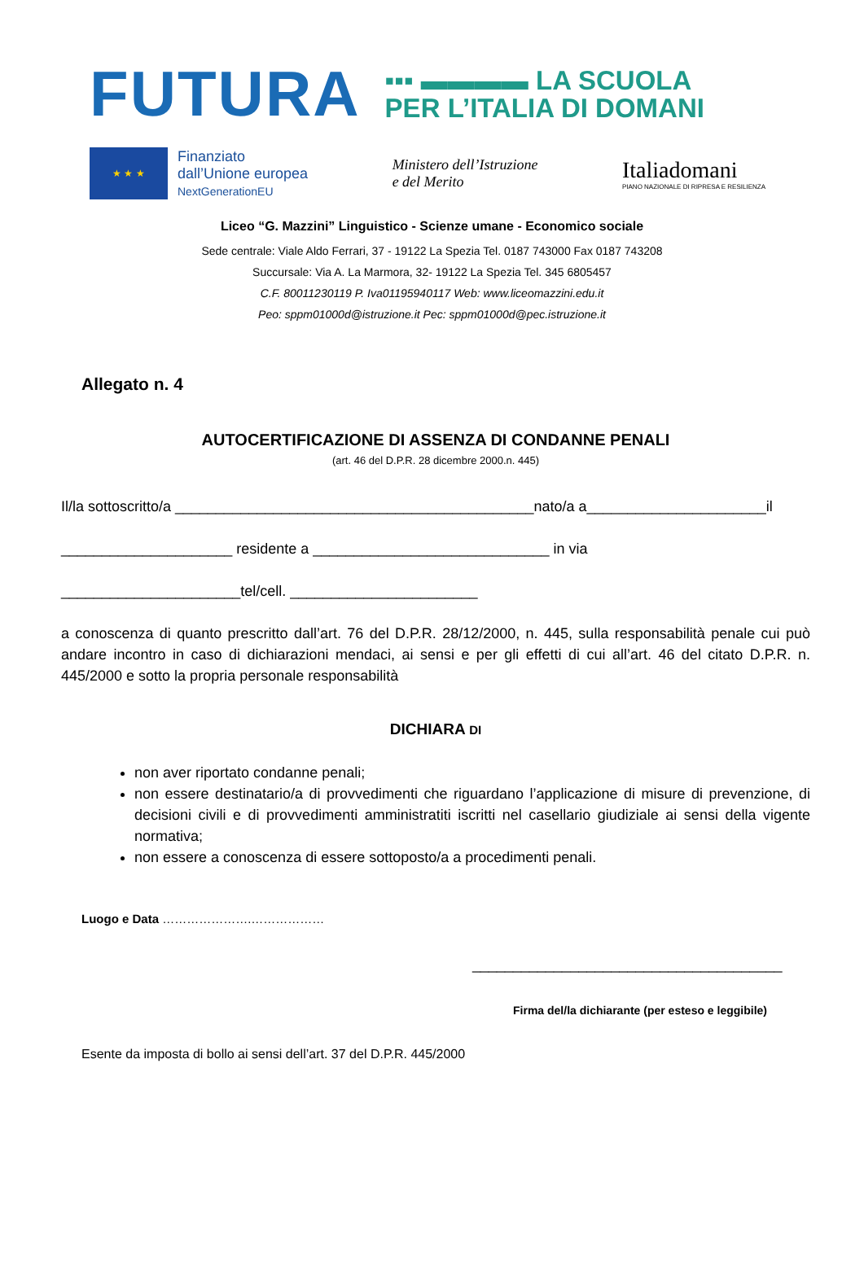FUTURA
▪▪▪ ▬▬▬▬ LA SCUOLA
PER L’ITALIA DI DOMANI
★ ★ ★
Finanziato
dall’Unione europea
NextGenerationEU
Ministero dell’Istruzione
e del Merito
Italiadomani
PIANO NAZIONALE DI RIPRESA E RESILIENZA
Liceo “G. Mazzini” Linguistico - Scienze umane - Economico sociale
Sede centrale: Viale Aldo Ferrari, 37 - 19122 La Spezia Tel. 0187 743000 Fax 0187 743208
Succursale: Via A. La Marmora, 32- 19122 La Spezia Tel. 345 6805457
C.F. 80011230119 P. Iva01195940117 Web: www.liceomazzini.edu.it
Peo: sppm01000d@istruzione.it Pec: sppm01000d@pec.istruzione.it
Allegato n. 4
AUTOCERTIFICAZIONE DI ASSENZA DI CONDANNE PENALI
(art. 46 del D.P.R. 28 dicembre 2000.n. 445)
Il/la sottoscritto/a ____________________________________________nato/a a______________________il
_____________________ residente a _____________________________ in via
______________________tel/cell. _______________________
a conoscenza di quanto prescritto dall’art. 76 del D.P.R. 28/12/2000, n. 445, sulla responsabilità penale cui può andare incontro in caso di dichiarazioni mendaci, ai sensi e per gli effetti di cui all’art. 46 del citato D.P.R. n. 445/2000 e sotto la propria personale responsabilità
DICHIARA DI
non aver riportato condanne penali;
non essere destinatario/a di provvedimenti che riguardano l’applicazione di misure di prevenzione, di decisioni civili e di provvedimenti amministratiti iscritti nel casellario giudiziale ai sensi della vigente normativa;
non essere a conoscenza di essere sottoposto/a a procedimenti penali.
Luogo e Data ………………….………………
______________________________________
Firma del/la dichiarante (per esteso e leggibile)
Esente da imposta di bollo ai sensi dell’art. 37 del D.P.R. 445/2000